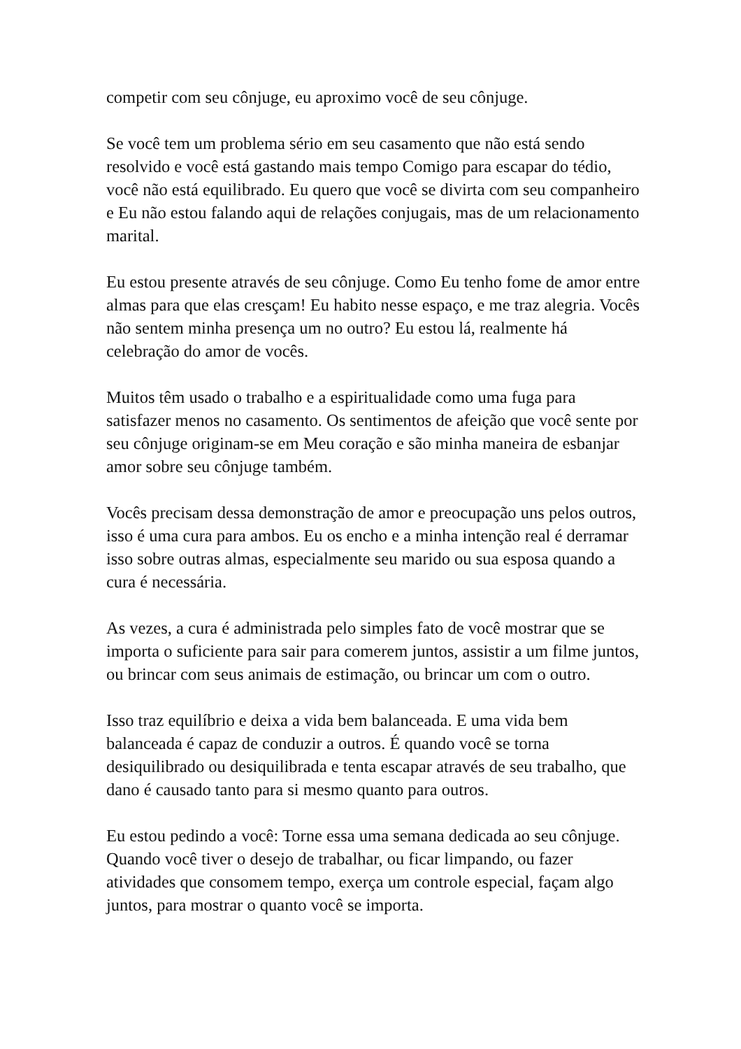competir com seu cônjuge, eu aproximo você de seu cônjuge.
Se você tem um problema sério em seu casamento que não está sendo resolvido e você está gastando mais tempo Comigo para escapar do tédio, você não está equilibrado. Eu quero que você se divirta com seu companheiro e Eu não estou falando aqui de relações conjugais, mas de um relacionamento marital.
Eu estou presente através de seu cônjuge. Como Eu tenho fome de amor entre almas para que elas cresçam! Eu habito nesse espaço, e me traz alegria. Vocês não sentem minha presença um no outro? Eu estou lá, realmente há celebração do amor de vocês.
Muitos têm usado o trabalho e a espiritualidade como uma fuga para satisfazer menos no casamento. Os sentimentos de afeição que você sente por seu cônjuge originam-se em Meu coração e são minha maneira de esbanjar amor sobre seu cônjuge também.
Vocês precisam dessa demonstração de amor e preocupação uns pelos outros, isso é uma cura para ambos. Eu os encho e a minha intenção real é derramar isso sobre outras almas, especialmente seu marido ou sua esposa quando a cura é necessária.
As vezes, a cura é administrada pelo simples fato de você mostrar que se importa o suficiente para sair para comerem juntos, assistir a um filme juntos, ou brincar com seus animais de estimação, ou brincar um com o outro.
Isso traz equilíbrio e deixa a vida bem balanceada. E uma vida bem balanceada é capaz de conduzir a outros. É quando você se torna desiquilibrado ou desiquilibrada e tenta escapar através de seu trabalho, que dano é causado tanto para si mesmo quanto para outros.
Eu estou pedindo a você: Torne essa uma semana dedicada ao seu cônjuge. Quando você tiver o desejo de trabalhar, ou ficar limpando, ou fazer atividades que consomem tempo, exerça um controle especial, façam algo juntos, para mostrar o quanto você se importa.